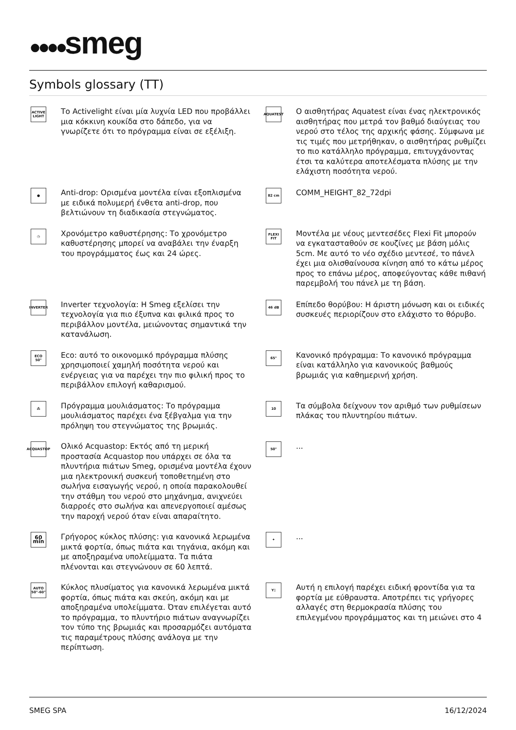●●●●smeg
Symbols glossary (TT)
ACTIVE LIGHT
Το Activelight είναι μία λυχνία LED που προβάλλει μια κόκκινη κουκίδα στο δάπεδο, για να γνωρίζετε ότι το πρόγραμμα είναι σε εξέλιξη.
AQUATEST
Ο αισθητήρας Aquatest είναι ένας ηλεκτρονικός αισθητήρας που μετρά τον βαθμό διαύγειας του νερού στο τέλος της αρχικής φάσης. Σύμφωνα με τις τιμές που μετρήθηκαν, ο αισθητήρας ρυθμίζει το πιο κατάλληλο πρόγραμμα, επιτυγχάνοντας έτσι τα καλύτερα αποτελέσματα πλύσης με την ελάχιστη ποσότητα νερού.
●
Anti-drop: Ορισμένα μοντέλα είναι εξοπλισμένα με ειδικά πολυμερή ένθετα anti-drop, που βελτιώνουν τη διαδικασία στεγνώματος.
82 cm
COMM_HEIGHT_82_72dpi
◷
Χρονόμετρο καθυστέρησης: Το χρονόμετρο καθυστέρησης μπορεί να αναβάλει την έναρξη του προγράμματος έως και 24 ώρες.
FLEXI FIT
Μοντέλα με νέους μεντεσέδες Flexi Fit μπορούν να εγκατασταθούν σε κουζίνες με βάση μόλις 5cm. Με αυτό το νέο σχέδιο μεντεσέ, το πάνελ έχει μια ολισθαίνουσα κίνηση από το κάτω μέρος προς το επάνω μέρος, αποφεύγοντας κάθε πιθανή παρεμβολή του πάνελ με τη βάση.
INVERTER
Inverter τεχνολογία: Η Smeg εξελίσει την τεχνολογία για πιο έξυπνα και φιλικά προς το περιβάλλον μοντέλα, μειώνοντας σημαντικά την κατανάλωση.
46 dB
Επίπεδο θορύβου: Η άριστη μόνωση και οι ειδικές συσκευές περιορίζουν στο ελάχιστο το θόρυβο.
ECO 50°
Eco: αυτό το οικονομικό πρόγραμμα πλύσης χρησιμοποιεί χαμηλή ποσότητα νερού και ενέργειας για να παρέχει την πιο φιλική προς το περιβάλλον επιλογή καθαρισμού.
65°
Κανονικό πρόγραμμα: Το κανονικό πρόγραμμα είναι κατάλληλο για κανονικούς βαθμούς βρωμιάς για καθημερινή χρήση.
⁂
Πρόγραμμα μουλιάσματος: Το πρόγραμμα μουλιάσματος παρέχει ένα ξέβγαλμα για την πρόληψη του στεγνώματος της βρωμιάς.
10
Τα σύμβολα δείχνουν τον αριθμό των ρυθμίσεων πλάκας του πλυντηρίου πιάτων.
ACQUASTOP
Ολικό Acquastop: Εκτός από τη μερική προστασία Acquastop που υπάρχει σε όλα τα πλυντήρια πιάτων Smeg, ορισμένα μοντέλα έχουν μια ηλεκτρονική συσκευή τοποθετημένη στο σωλήνα εισαγωγής νερού, η οποία παρακολουθεί την στάθμη του νερού στο μηχάνημα, ανιχνεύει διαρροές στο σωλήνα και απενεργοποιεί αμέσως την παροχή νερού όταν είναι απαραίτητο.
50°
...
60 min
Γρήγορος κύκλος πλύσης: για κανονικά λερωμένα μικτά φορτία, όπως πιάτα και τηγάνια, ακόμη και με αποξηραμένα υπολείμματα. Τα πιάτα πλένονται και στεγνώνουν σε 60 λεπτά.
✦
...
AUTO 50°-60°
Κύκλος πλυσίματος για κανονικά λερωμένα μικτά φορτία, όπως πιάτα και σκεύη, ακόμη και με αποξηραμένα υπολείμματα. Όταν επιλέγεται αυτό το πρόγραμμα, το πλυντήριο πιάτων αναγνωρίζει τον τύπο της βρωμιάς και προσαρμόζει αυτόματα τις παραμέτρους πλύσης ανάλογα με την περίπτωση.
Y▯
Αυτή η επιλογή παρέχει ειδική φροντίδα για τα φορτία με εύθραυστα. Αποτρέπει τις γρήγορες αλλαγές στη θερμοκρασία πλύσης του επιλεγμένου προγράμματος και τη μειώνει στο 4
SMEG SPA 16/12/2024